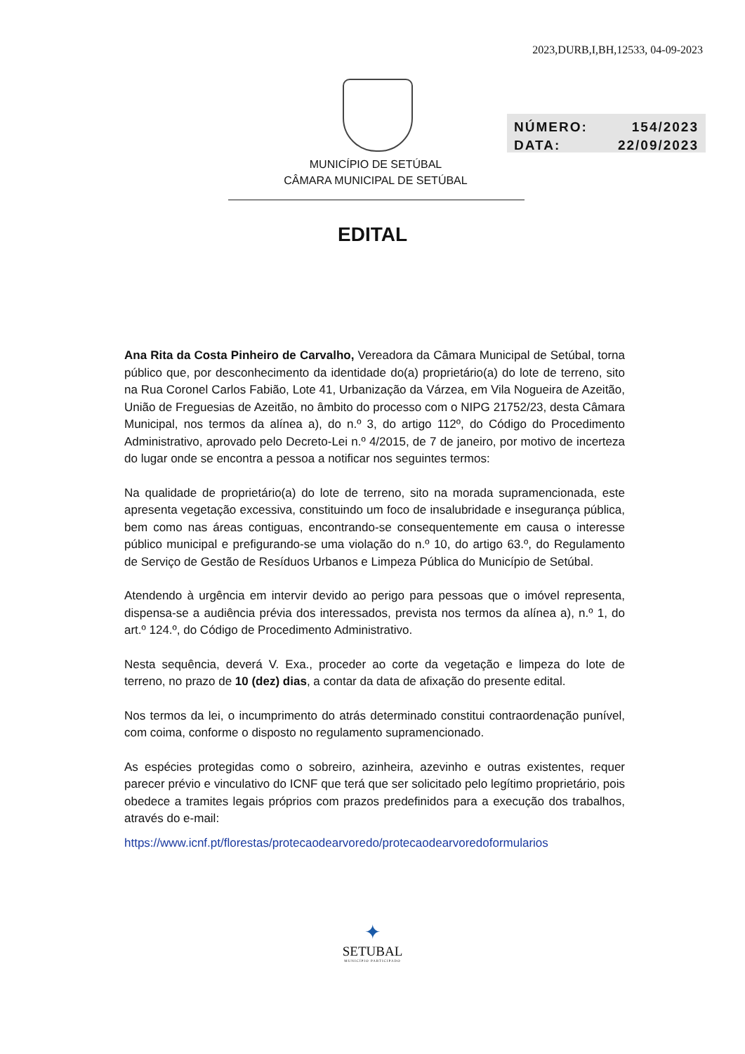2023,DURB,I,BH,12533, 04-09-2023
NÚMERO: 154/2023
DATA: 22/09/2023
MUNICÍPIO DE SETÚBAL
CÂMARA MUNICIPAL DE SETÚBAL
EDITAL
Ana Rita da Costa Pinheiro de Carvalho, Vereadora da Câmara Municipal de Setúbal, torna público que, por desconhecimento da identidade do(a) proprietário(a) do lote de terreno, sito na Rua Coronel Carlos Fabião, Lote 41, Urbanização da Várzea, em Vila Nogueira de Azeitão, União de Freguesias de Azeitão, no âmbito do processo com o NIPG 21752/23, desta Câmara Municipal, nos termos da alínea a), do n.º 3, do artigo 112º, do Código do Procedimento Administrativo, aprovado pelo Decreto-Lei n.º 4/2015, de 7 de janeiro, por motivo de incerteza do lugar onde se encontra a pessoa a notificar nos seguintes termos:
Na qualidade de proprietário(a) do lote de terreno, sito na morada supramencionada, este apresenta vegetação excessiva, constituindo um foco de insalubridade e insegurança pública, bem como nas áreas contiguas, encontrando-se consequentemente em causa o interesse público municipal e prefigurando-se uma violação do n.º 10, do artigo 63.º, do Regulamento de Serviço de Gestão de Resíduos Urbanos e Limpeza Pública do Município de Setúbal.
Atendendo à urgência em intervir devido ao perigo para pessoas que o imóvel representa, dispensa-se a audiência prévia dos interessados, prevista nos termos da alínea a), n.º 1, do art.º 124.º, do Código de Procedimento Administrativo.
Nesta sequência, deverá V. Exa., proceder ao corte da vegetação e limpeza do lote de terreno, no prazo de 10 (dez) dias, a contar da data de afixação do presente edital.
Nos termos da lei, o incumprimento do atrás determinado constitui contraordenação punível, com coima, conforme o disposto no regulamento supramencionado.
As espécies protegidas como o sobreiro, azinheira, azevinho e outras existentes, requer parecer prévio e vinculativo do ICNF que terá que ser solicitado pelo legítimo proprietário, pois obedece a tramites legais próprios com prazos predefinidos para a execução dos trabalhos, através do e-mail:
https://www.icnf.pt/florestas/protecaodearvoredo/protecaodearvoredoformularios
✦
SETUBAL
MUNICÍPIO PARTICIPADO